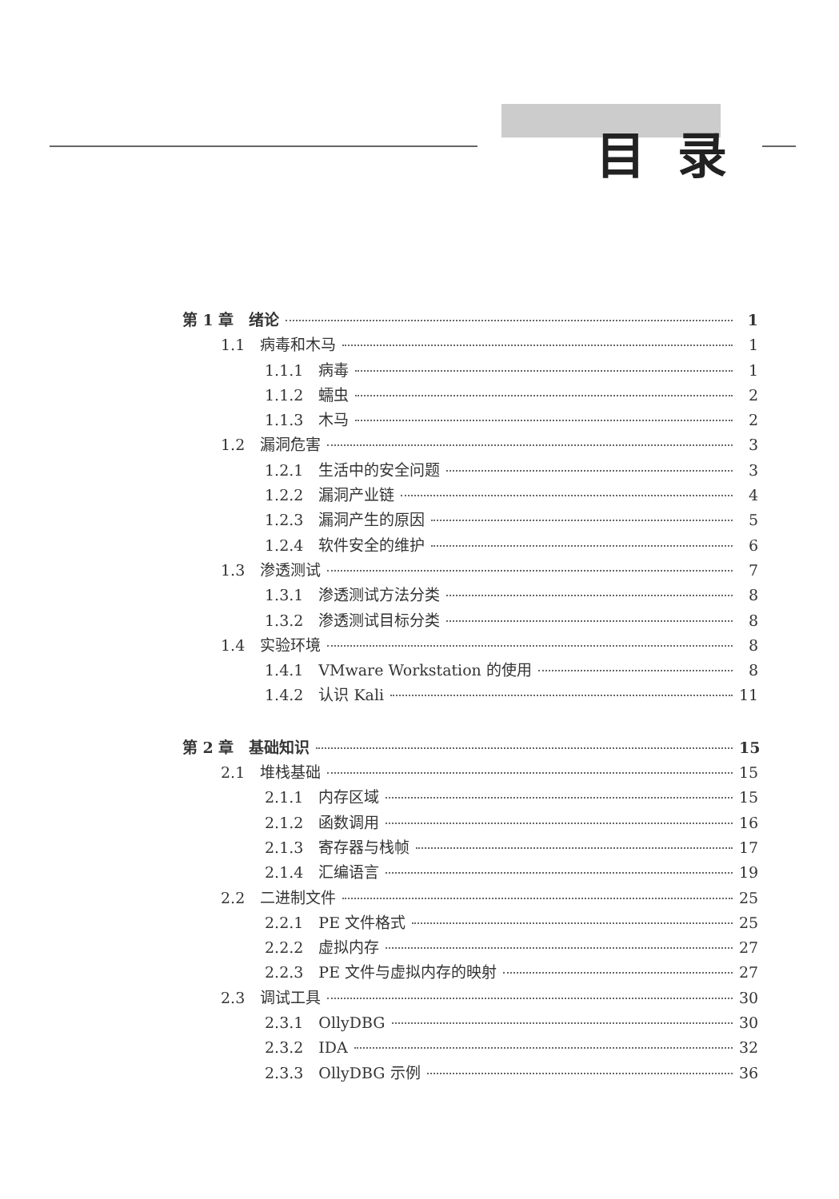目录
第 1 章　绪论 1
1.1　病毒和木马 1
1.1.1　病毒 1
1.1.2　蠕虫 2
1.1.3　木马 2
1.2　漏洞危害 3
1.2.1　生活中的安全问题 3
1.2.2　漏洞产业链 4
1.2.3　漏洞产生的原因 5
1.2.4　软件安全的维护 6
1.3　渗透测试 7
1.3.1　渗透测试方法分类 8
1.3.2　渗透测试目标分类 8
1.4　实验环境 8
1.4.1　VMware Workstation 的使用 8
1.4.2　认识 Kali 11
第 2 章　基础知识 15
2.1　堆栈基础 15
2.1.1　内存区域 15
2.1.2　函数调用 16
2.1.3　寄存器与栈帧 17
2.1.4　汇编语言 19
2.2　二进制文件 25
2.2.1　PE 文件格式 25
2.2.2　虚拟内存 27
2.2.3　PE 文件与虚拟内存的映射 27
2.3　调试工具 30
2.3.1　OllyDBG 30
2.3.2　IDA 32
2.3.3　OllyDBG 示例 36